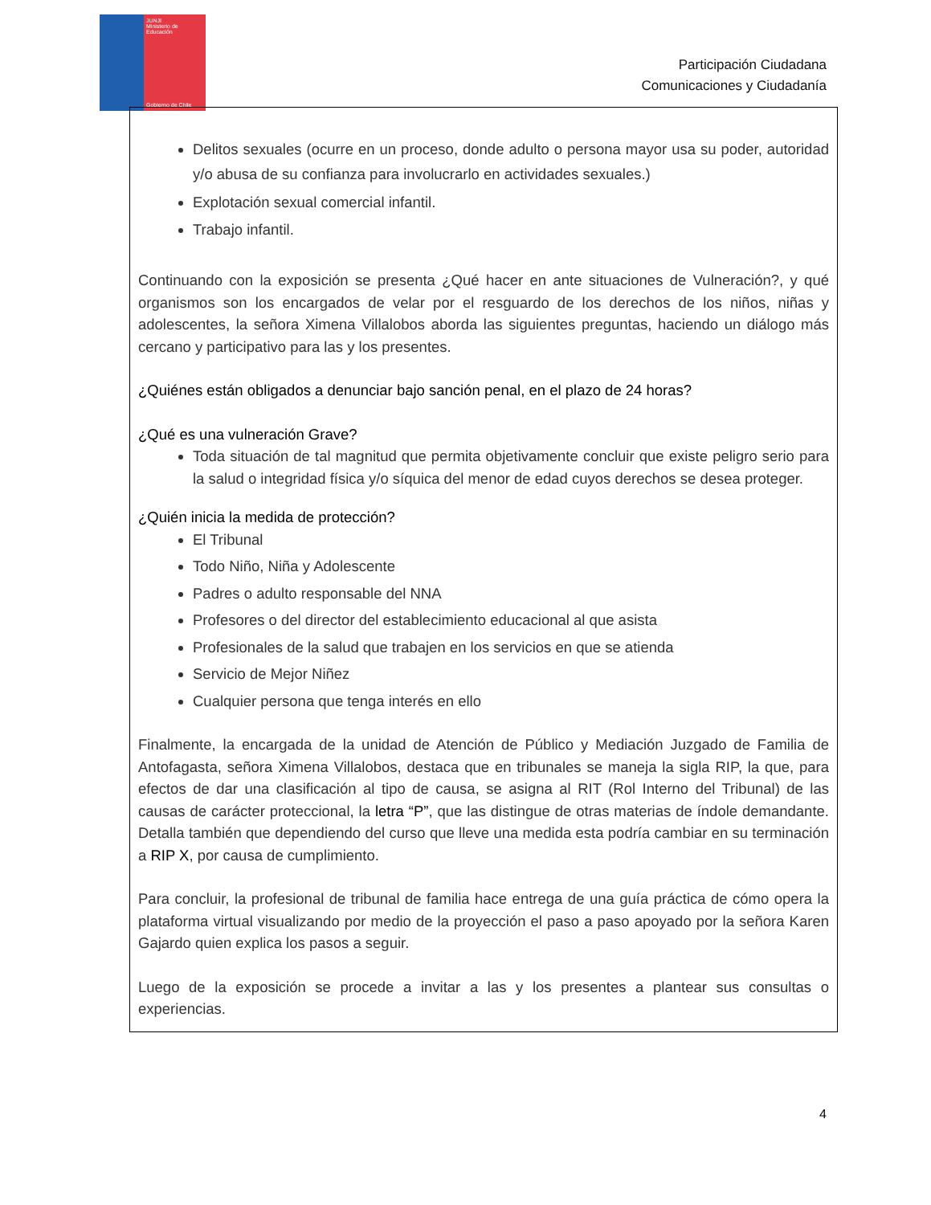JUNJI
Ministerio de Educación
Gobierno de Chile
Participación Ciudadana
Comunicaciones y Ciudadanía
Delitos sexuales (ocurre en un proceso, donde adulto o persona mayor usa su poder, autoridad y/o abusa de su confianza para involucrarlo en actividades sexuales.)
Explotación sexual comercial infantil.
Trabajo infantil.
Continuando con la exposición se presenta ¿Qué hacer en ante situaciones de Vulneración?, y qué organismos son los encargados de velar por el resguardo de los derechos de los niños, niñas y adolescentes, la señora Ximena Villalobos aborda las siguientes preguntas, haciendo un diálogo más cercano y participativo para las y los presentes.
¿Quiénes están obligados a denunciar bajo sanción penal, en el plazo de 24 horas?
¿Qué es una vulneración Grave?
Toda situación de tal magnitud que permita objetivamente concluir que existe peligro serio para la salud o integridad física y/o síquica del menor de edad cuyos derechos se desea proteger.
¿Quién inicia la medida de protección?
El Tribunal
Todo Niño, Niña y Adolescente
Padres o adulto responsable del NNA
Profesores o del director del establecimiento educacional al que asista
Profesionales de la salud que trabajen en los servicios en que se atienda
Servicio de Mejor Niñez
Cualquier persona que tenga interés en ello
Finalmente, la encargada de la unidad de Atención de Público y Mediación Juzgado de Familia de Antofagasta, señora Ximena Villalobos, destaca que en tribunales se maneja la sigla RIP, la que, para efectos de dar una clasificación al tipo de causa, se asigna al RIT (Rol Interno del Tribunal) de las causas de carácter proteccional, la letra “P”, que las distingue de otras materias de índole demandante. Detalla también que dependiendo del curso que lleve una medida esta podría cambiar en su terminación a RIP X, por causa de cumplimiento.
Para concluir, la profesional de tribunal de familia hace entrega de una guía práctica de cómo opera la plataforma virtual visualizando por medio de la proyección el paso a paso apoyado por la señora Karen Gajardo quien explica los pasos a seguir.
Luego de la exposición se procede a invitar a las y los presentes a plantear sus consultas o experiencias.
4